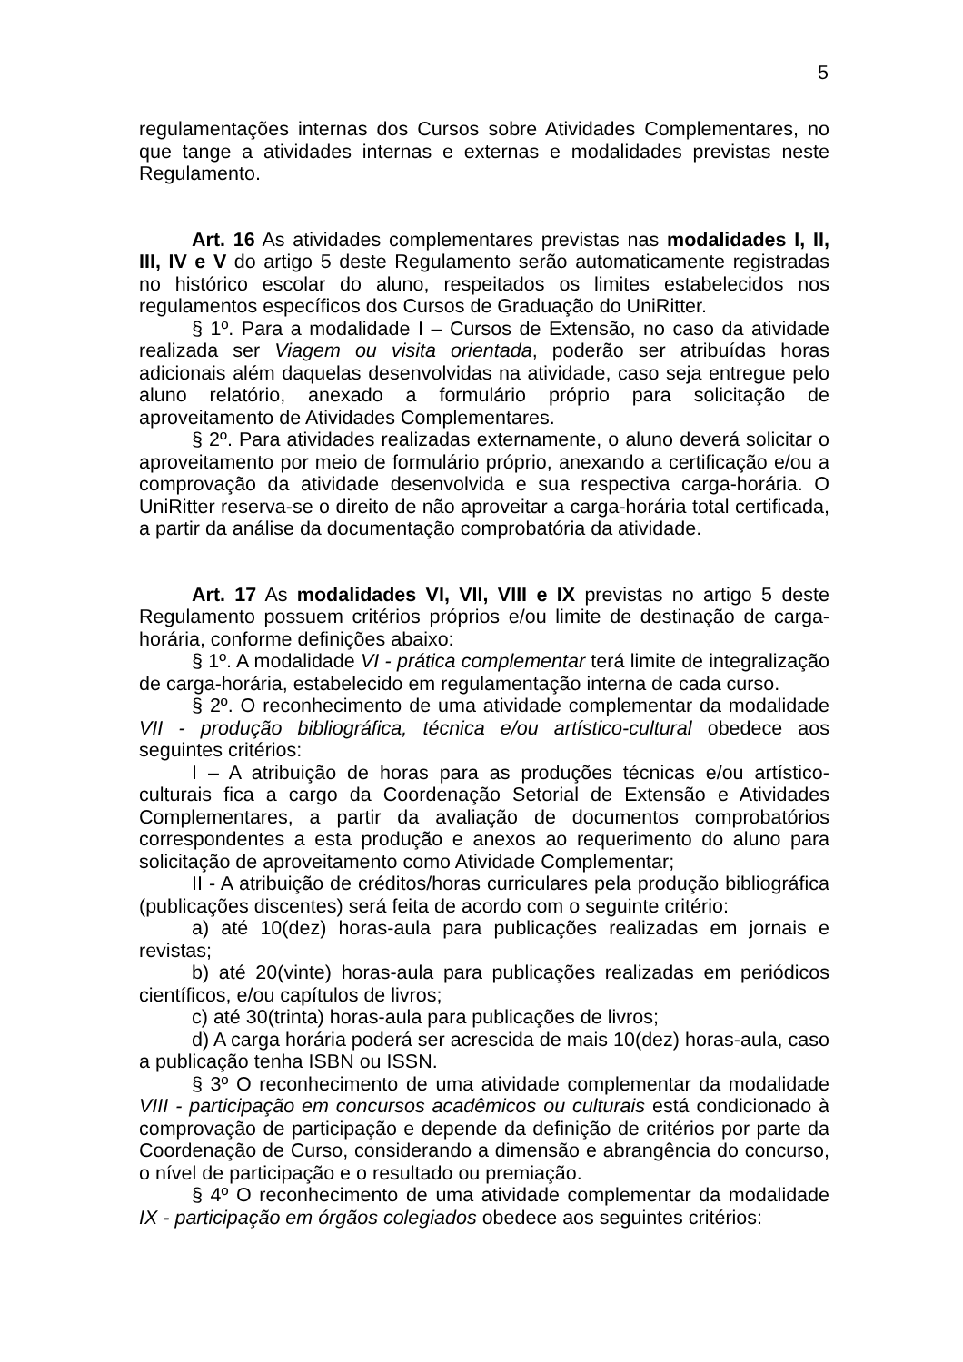5
regulamentações internas dos Cursos sobre Atividades Complementares, no que tange a atividades internas e externas e modalidades previstas neste Regulamento.
Art. 16 As atividades complementares previstas nas modalidades I, II, III, IV e V do artigo 5 deste Regulamento serão automaticamente registradas no histórico escolar do aluno, respeitados os limites estabelecidos nos regulamentos específicos dos Cursos de Graduação do UniRitter.
§ 1º. Para a modalidade I – Cursos de Extensão, no caso da atividade realizada ser Viagem ou visita orientada, poderão ser atribuídas horas adicionais além daquelas desenvolvidas na atividade, caso seja entregue pelo aluno relatório, anexado a formulário próprio para solicitação de aproveitamento de Atividades Complementares.
§ 2º. Para atividades realizadas externamente, o aluno deverá solicitar o aproveitamento por meio de formulário próprio, anexando a certificação e/ou a comprovação da atividade desenvolvida e sua respectiva carga-horária. O UniRitter reserva-se o direito de não aproveitar a carga-horária total certificada, a partir da análise da documentação comprobatória da atividade.
Art. 17 As modalidades VI, VII, VIII e IX previstas no artigo 5 deste Regulamento possuem critérios próprios e/ou limite de destinação de carga-horária, conforme definições abaixo:
§ 1º. A modalidade VI - prática complementar terá limite de integralização de carga-horária, estabelecido em regulamentação interna de cada curso.
§ 2º. O reconhecimento de uma atividade complementar da modalidade VII - produção bibliográfica, técnica e/ou artístico-cultural obedece aos seguintes critérios:
I – A atribuição de horas para as produções técnicas e/ou artístico-culturais fica a cargo da Coordenação Setorial de Extensão e Atividades Complementares, a partir da avaliação de documentos comprobatórios correspondentes a esta produção e anexos ao requerimento do aluno para solicitação de aproveitamento como Atividade Complementar;
II - A atribuição de créditos/horas curriculares pela produção bibliográfica (publicações discentes) será feita de acordo com o seguinte critério:
a) até 10(dez) horas-aula para publicações realizadas em jornais e revistas;
b) até 20(vinte) horas-aula para publicações realizadas em periódicos científicos, e/ou capítulos de livros;
c) até 30(trinta) horas-aula para publicações de livros;
d) A carga horária poderá ser acrescida de mais 10(dez) horas-aula, caso a publicação tenha ISBN ou ISSN.
§ 3º O reconhecimento de uma atividade complementar da modalidade VIII - participação em concursos acadêmicos ou culturais está condicionado à comprovação de participação e depende da definição de critérios por parte da Coordenação de Curso, considerando a dimensão e abrangência do concurso, o nível de participação e o resultado ou premiação.
§ 4º O reconhecimento de uma atividade complementar da modalidade IX - participação em órgãos colegiados obedece aos seguintes critérios: